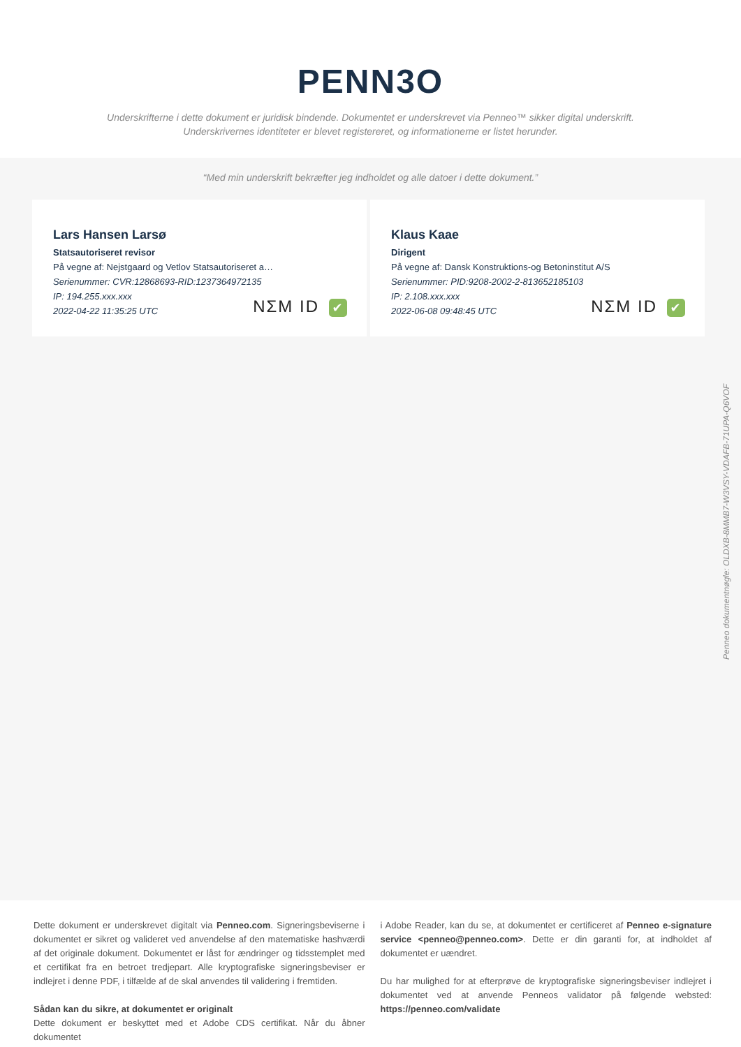PENN3O
Underskrifterne i dette dokument er juridisk bindende. Dokumentet er underskrevet via Penneo™ sikker digital underskrift.
Underskrivernes identiteter er blevet registereret, og informationerne er listet herunder.
“Med min underskrift bekræfter jeg indholdet og alle datoer i dette dokument.”
Lars Hansen Larsø
Statsautoriseret revisor
På vegne af: Nejstgaard og Vetlov Statsautoriseret a…
Serienummer: CVR:12868693-RID:1237364972135
IP: 194.255.xxx.xxx
2022-04-22 11:35:25 UTC
NΣM ID ✔
Klaus Kaae
Dirigent
På vegne af: Dansk Konstruktions-og Betoninstitut A/S
Serienummer: PID:9208-2002-2-813652185103
IP: 2.108.xxx.xxx
2022-06-08 09:48:45 UTC
NΣM ID ✔
Penneo dokumentnøgle: OLDXB-8MMB7-W3VSY-VDAFB-71UPA-Q6VOF
Dette dokument er underskrevet digitalt via Penneo.com. Signeringsbeviserne i dokumentet er sikret og valideret ved anvendelse af den matematiske hashværdi af det originale dokument. Dokumentet er låst for ændringer og tidsstemplet med et certifikat fra en betroet tredjepart. Alle kryptografiske signeringsbeviser er indlejret i denne PDF, i tilfælde af de skal anvendes til validering i fremtiden.
Sådan kan du sikre, at dokumentet er originalt
Dette dokument er beskyttet med et Adobe CDS certifikat. Når du åbner dokumentet
i Adobe Reader, kan du se, at dokumentet er certificeret af Penneo e-signature service <penneo@penneo.com>. Dette er din garanti for, at indholdet af dokumentet er uændret.
Du har mulighed for at efterprøve de kryptografiske signeringsbeviser indlejret i dokumentet ved at anvende Penneos validator på følgende websted: https://penneo.com/validate